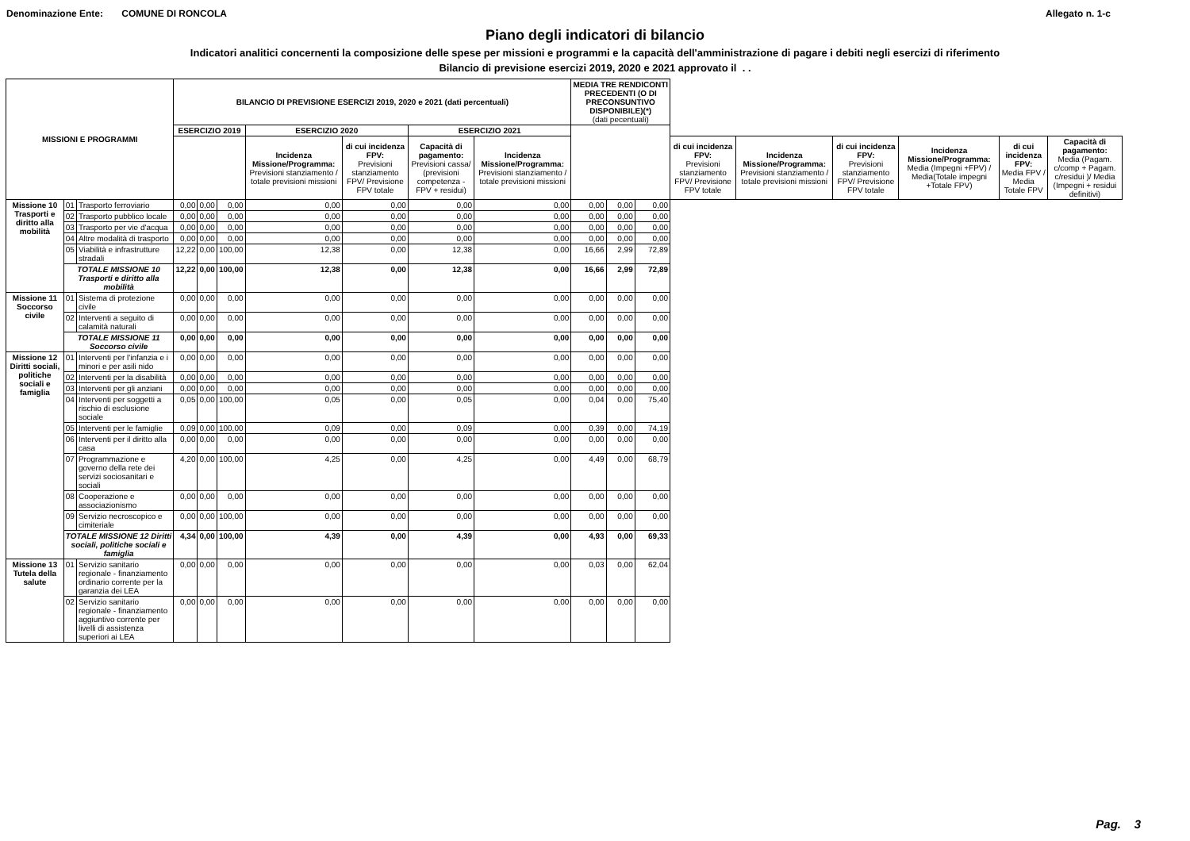Denominazione Ente: COMUNE DI RONCOLA Allegato n. 1-c
Piano degli indicatori di bilancio
Indicatori analitici concernenti la composizione delle spese per missioni e programmi e la capacità dell'amministrazione di pagare i debiti negli esercizi di riferimento
Bilancio di previsione esercizi 2019, 2020 e 2021 approvato il . .
| MISSIONI E PROGRAMMI | | | BILANCIO DI PREVISIONE ESERCIZI 2019, 2020 e 2021 (dati percentuali) | | | | | | | MEDIA TRE RENDICONTI PRECEDENTI (O DI PRECONSUNTIVO DISPONIBILE)(*) (dati pecentuali) | | | | | | | | |
| --- | --- | --- | --- | --- | --- | --- | --- | --- | --- | --- | --- | --- | --- | --- | --- | --- | --- | --- |
| | | | ESERCIZIO 2019 | | | ESERCIZIO 2020 | | ESERCIZIO 2021 | | | | | | | | | | |
| | | | | | | Incidenza Missione/Programma: Previsioni stanziamento / totale previsioni missioni | di cui incidenza FPV: Previsioni stanziamento FPV/ Previsione FPV totale | Capacità di pagamento: Previsioni cassa/ (previsioni competenza - FPV + residui) | Incidenza Missione/Programma: Previsioni stanziamento / totale previsioni missioni | | | | di cui incidenza FPV: Previsioni stanziamento FPV/ Previsione FPV totale | Incidenza Missione/Programma: Previsioni stanziamento / totale previsioni missioni | di cui incidenza FPV: Previsioni stanziamento FPV/ Previsione FPV totale | Incidenza Missione/Programma: Media (Impegni +FPV) / Media(Totale impegni +Totale FPV) | di cui incidenza FPV: Media FPV / Media Totale FPV | Capacità di pagamento: Media (Pagam. c/comp + Pagam. c/residui )/ Media (Impegni + residui definitivi) |
| Missione 10 Trasporti e diritto alla mobilità | 01 | Trasporto ferroviario | 0,00 | 0,00 | 0,00 | 0,00 | 0,00 | 0,00 | 0,00 | 0,00 | 0,00 | 0,00 | | | | | | |
| | 02 | Trasporto pubblico locale | 0,00 | 0,00 | 0,00 | 0,00 | 0,00 | 0,00 | 0,00 | 0,00 | 0,00 | 0,00 | | | | | | |
| | 03 | Trasporto per vie d'acqua | 0,00 | 0,00 | 0,00 | 0,00 | 0,00 | 0,00 | 0,00 | 0,00 | 0,00 | 0,00 | | | | | | |
| | 04 | Altre modalità di trasporto | 0,00 | 0,00 | 0,00 | 0,00 | 0,00 | 0,00 | 0,00 | 0,00 | 0,00 | 0,00 | | | | | | |
| | 05 | Viabilità e infrastrutture stradali | 12,22 | 0,00 | 100,00 | 12,38 | 0,00 | 12,38 | 0,00 | 16,66 | 2,99 | 72,89 | | | | | | |
| | TOTALE MISSIONE 10 Trasporti e diritto alla mobilità | | 12,22 | 0,00 | 100,00 | 12,38 | 0,00 | 12,38 | 0,00 | 16,66 | 2,99 | 72,89 | | | | | | |
| Missione 11 Soccorso civile | 01 | Sistema di protezione civile | 0,00 | 0,00 | 0,00 | 0,00 | 0,00 | 0,00 | 0,00 | 0,00 | 0,00 | 0,00 | | | | | | |
| | 02 | Interventi a seguito di calamità naturali | 0,00 | 0,00 | 0,00 | 0,00 | 0,00 | 0,00 | 0,00 | 0,00 | 0,00 | 0,00 | | | | | | |
| | TOTALE MISSIONE 11 Soccorso civile | | 0,00 | 0,00 | 0,00 | 0,00 | 0,00 | 0,00 | 0,00 | 0,00 | 0,00 | 0,00 | | | | | | |
| Missione 12 Diritti sociali, politiche sociali e famiglia | 01 | Interventi per l'infanzia e i minori e per asili nido | 0,00 | 0,00 | 0,00 | 0,00 | 0,00 | 0,00 | 0,00 | 0,00 | 0,00 | 0,00 | | | | | | |
| | 02 | Interventi per la disabilità | 0,00 | 0,00 | 0,00 | 0,00 | 0,00 | 0,00 | 0,00 | 0,00 | 0,00 | 0,00 | | | | | | |
| | 03 | Interventi per gli anziani | 0,00 | 0,00 | 0,00 | 0,00 | 0,00 | 0,00 | 0,00 | 0,00 | 0,00 | 0,00 | | | | | | |
| | 04 | Interventi per soggetti a rischio di esclusione sociale | 0,05 | 0,00 | 100,00 | 0,05 | 0,00 | 0,05 | 0,00 | 0,04 | 0,00 | 75,40 | | | | | | |
| | 05 | Interventi per le famiglie | 0,09 | 0,00 | 100,00 | 0,09 | 0,00 | 0,09 | 0,00 | 0,39 | 0,00 | 74,19 | | | | | | |
| | 06 | Interventi per il diritto alla casa | 0,00 | 0,00 | 0,00 | 0,00 | 0,00 | 0,00 | 0,00 | 0,00 | 0,00 | 0,00 | | | | | | |
| | 07 | Programmazione e governo della rete dei servizi sociosanitari e sociali | 4,20 | 0,00 | 100,00 | 4,25 | 0,00 | 4,25 | 0,00 | 4,49 | 0,00 | 68,79 | | | | | | |
| | 08 | Cooperazione e associazionismo | 0,00 | 0,00 | 0,00 | 0,00 | 0,00 | 0,00 | 0,00 | 0,00 | 0,00 | 0,00 | | | | | | |
| | 09 | Servizio necroscopico e cimiteriale | 0,00 | 0,00 | 100,00 | 0,00 | 0,00 | 0,00 | 0,00 | 0,00 | 0,00 | 0,00 | | | | | | |
| | TOTALE MISSIONE 12 Diritti sociali, politiche sociali e famiglia | | 4,34 | 0,00 | 100,00 | 4,39 | 0,00 | 4,39 | 0,00 | 4,93 | 0,00 | 69,33 | | | | | | |
| Missione 13 Tutela della salute | 01 | Servizio sanitario regionale - finanziamento ordinario corrente per la garanzia dei LEA | 0,00 | 0,00 | 0,00 | 0,00 | 0,00 | 0,00 | 0,00 | 0,03 | 0,00 | 62,04 | | | | | | |
| | 02 | Servizio sanitario regionale - finanziamento aggiuntivo corrente per livelli di assistenza superiori ai LEA | 0,00 | 0,00 | 0,00 | 0,00 | 0,00 | 0,00 | 0,00 | 0,00 | 0,00 | 0,00 | | | | | | |
Pag. 3